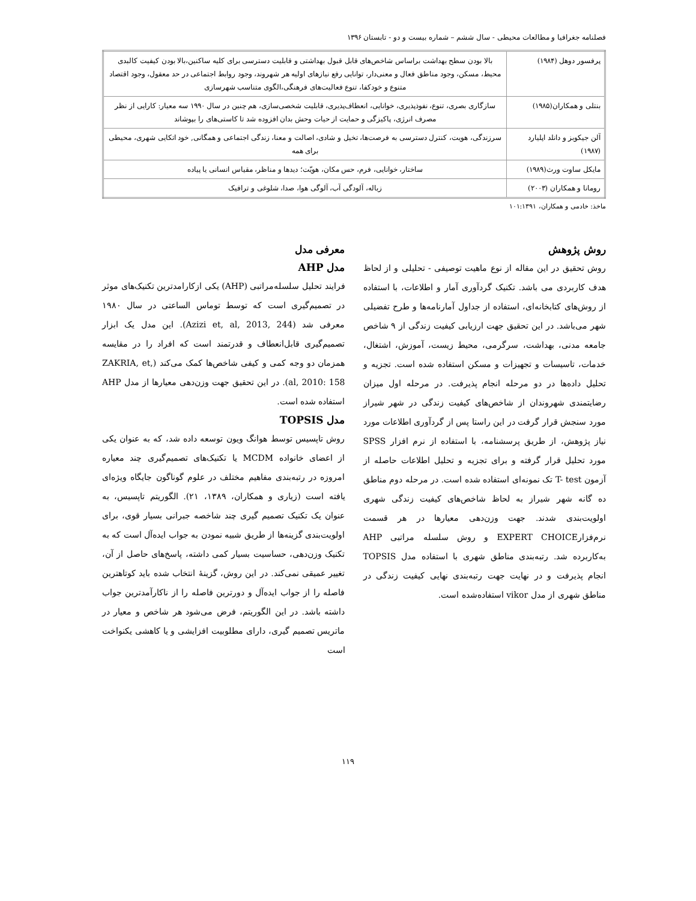فصلنامه جغرافیا و مطالعات محیطی - سال ششم – شماره بیست و دو - تابستان ۱۳۹۶
| پرفسور دوهل (۱۹۸۴) | بالا بودن سطح بهداشت براساس شاخص‌های قابل قبول بهداشتی و قابلیت دسترسی برای کلیه ساکنین،بالا بودن کیفیت کالبدی محیط، مسکن، وجود مناطق فعال و معنی‌دار، توانایی رفع نیازهای اولیه هر شهروند، وجود روابط اجتماعی در حد معقول، وجود اقتصاد متنوع و خودکفا، تنوع فعالیت‌های فرهنگی،الگوی متناسب شهرسازی |
| بنتلی و همکاران(۱۹۸۵) | سازگاری بصری، تنوع، نفوذپذیری، خوانایی، انعطاف‌پذیری، قابلیت شخصی‌سازی، هم چنین در سال ۱۹۹۰ سه معیار: کارایی از نظر مصرف انرژی، پاکیزگی و حمایت از حیات وحش بدان افزوده شد تا کاستی‌های را بپوشاند |
| آلن جیکوبز و دانلد اپلیارد (۱۹۸۷) | سرزندگی، هویت، کنترل دسترسی به فرصت‌ها، تخیل و شادی، اصالت و معنا، زندگی اجتماعی و همگانی, خود اتکایی شهری، محیطی برای همه |
| مایکل ساوت ورث(۱۹۸۹) | ساختار، خوانایی، فرم، حس مکان، هویّت؛ دیدها و مناظر، مقیاس انسانی یا پیاده |
| رومانا و همکاران (۲۰۰۳) | زباله، آلودگی آب، آلوگی هوا، صدا، شلوغی و ترافیک |
ماخذ: خادمی و همکاران، ۱۰۱:۱۳۹۱
روش پژوهش
روش تحقیق در این مقاله از نوع ماهیت توصیفی - تحلیلی و از لحاظ هدف کاربردی می باشد. تکنیک گردآوری آمار و اطلاعات، با استفاده از روش‌های کتابخانه‌ای، استفاده از جداول آمارنامه‌ها و طرح تفضیلی شهر می‌باشد. در این تحقیق جهت ارزیابی کیفیت زندگی از ۹ شاخص جامعه مدنی، بهداشت، سرگرمی، محیط زیست، آموزش، اشتغال، خدمات، تاسیسات و تجهیزات و مسکن استفاده شده است. تجزیه و تحلیل داده‌ها در دو مرحله انجام پذیرفت. در مرحله اول میزان رضایتمندی شهروندان از شاخص‌های کیفیت زندگی در شهر شیراز مورد سنجش قرار گرفت در این راستا پس از گردآوری اطلاعات مورد نیاز پژوهش، از طریق پرسشنامه، با استفاده از نرم افزار SPSS مورد تحلیل قرار گرفته و برای تجزیه و تحلیل اطلاعات حاصله از آزمون T- test تک نمونه‌ای استفاده شده است. در مرحله دوم مناطق ده گانه شهر شیراز به لحاظ شاخص‌های کیفیت زندگی شهری اولویت‌بندی شدند. جهت وزن‌دهی معیارها در هر قسمت نرم‌فزارEXPERT CHOICE و روش سلسله مراتبی AHP به‌کاربرده شد. رتبه‌بندی مناطق شهری با استفاده مدل TOPSIS انجام پذیرفت و در نهایت جهت رتبه‌بندی نهایی کیفیت زندگی در مناطق شهری از مدل vikor استفاده‌شده است.
معرفی مدل
مدل AHP
فرایند تحلیل سلسله‌مراتبی (AHP) یکی ازکارامدترین تکنیک‌های موثر در تصمیم‌گیری است که توسط توماس الساعتی در سال ۱۹۸۰ معرفی شد (Azizi et, al, 2013, 244). این مدل یک ابزار تصمیم‌گیری قابل‌انعطاف و قدرتمند است که افراد را در مقایسه همزمان دو وجه کمی و کیفی شاخص‌ها کمک می‌کند (ZAKRIA, et, al, 2010: 158). در این تحقیق جهت وزن‌دهی معیارها از مدل AHP استفاده شده است.
مدل TOPSIS
روش تاپسیس توسط هوانگ ویون توسعه داده شد، که به عنوان یکی از اعضای خانواده MCDM یا تکنیک‌های تصمیم‌گیری چند معیاره امروزه در رتبه‌بندی مفاهیم مختلف در علوم گوناگون جایگاه ویژه‌ای یافته است (زیاری و همکاران، ۱۳۸۹، ۲۱). الگوریتم تاپسیس، به عنوان یک تکنیک تصمیم گیری چند شاخصه جبرانی بسیار قوی، برای اولویت‌بندی گزینه‌ها از طریق شبیه نمودن به جواب ایده‌آل است که به تکنیک وزن‌دهی، حساسیت بسیار کمی داشته، پاسخ‌های حاصل از آن، تغییر عمیقی نمی‌کند. در این روش، گزینهٔ انتخاب شده باید کوتاهترین فاصله را از جواب ایده‌آل و دورترین فاصله را از ناکارآمدترین جواب داشته باشد. در این الگوریتم، فرض می‌شود هر شاخص و معیار در ماتریس تصمیم گیری، دارای مطلوبیت افزایشی و یا کاهشی یکنواخت است
۱۱۹